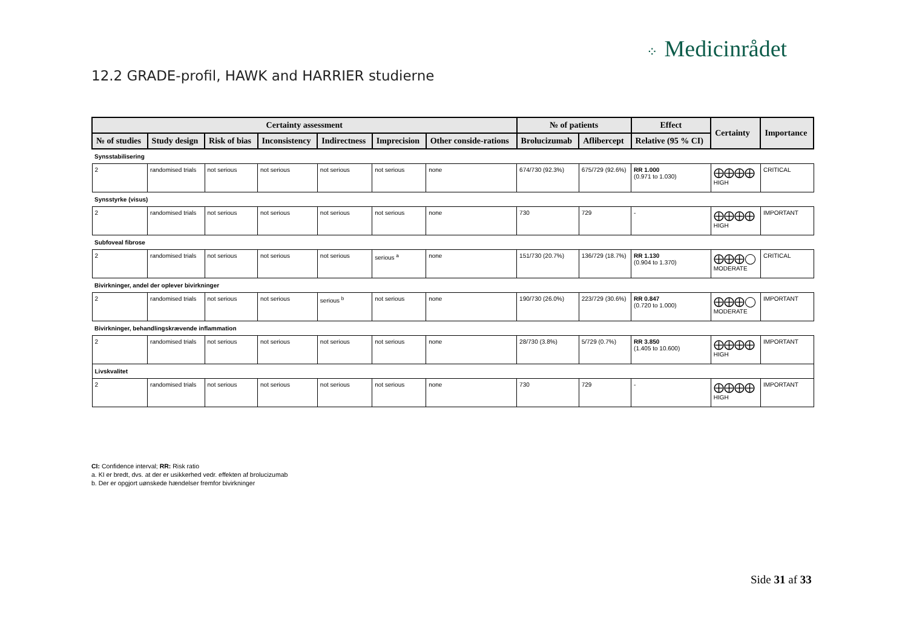⁘ Medicinrådet
12.2 GRADE-profil, HAWK and HARRIER studierne
| Certainty assessment | | | | | | | № of patients | | Effect | Certainty | Importance |
| --- | --- | --- | --- | --- | --- | --- | --- | --- | --- | --- | --- |
| № of studies | Study design | Risk of bias | Inconsistency | Indirectness | Imprecision | Other conside-rations | Brolucizumab | Aflibercept | Relative (95 % CI) | | |
| Synsstabilisering | | | | | | | | | | | |
| 2 | randomised trials | not serious | not serious | not serious | not serious | none | 674/730 (92.3%) | 675/729 (92.6%) | RR 1.000 (0.971 to 1.030) | ⨁⨁⨁⨁ HIGH | CRITICAL |
| Synsstyrke (visus) | | | | | | | | | | | |
| 2 | randomised trials | not serious | not serious | not serious | not serious | none | 730 | 729 | - | ⨁⨁⨁⨁ HIGH | IMPORTANT |
| Subfoveal fibrose | | | | | | | | | | | |
| 2 | randomised trials | not serious | not serious | not serious | serious <sup>a</sup> | none | 151/730 (20.7%) | 136/729 (18.7%) | RR 1.130 (0.904 to 1.370) | ⨁⨁⨁◯ MODERATE | CRITICAL |
| Bivirkninger, andel der oplever bivirkninger | | | | | | | | | | | |
| 2 | randomised trials | not serious | not serious | serious <sup>b</sup> | not serious | none | 190/730 (26.0%) | 223/729 (30.6%) | RR 0.847 (0.720 to 1.000) | ⨁⨁⨁◯ MODERATE | IMPORTANT |
| Bivirkninger, behandlingskrævende inflammation | | | | | | | | | | | |
| 2 | randomised trials | not serious | not serious | not serious | not serious | none | 28/730 (3.8%) | 5/729 (0.7%) | RR 3.850 (1.405 to 10.600) | ⨁⨁⨁⨁ HIGH | IMPORTANT |
| Livskvalitet | | | | | | | | | | | |
| 2 | randomised trials | not serious | not serious | not serious | not serious | none | 730 | 729 | - | ⨁⨁⨁⨁ HIGH | IMPORTANT |
CI: Confidence interval; RR: Risk ratio
a. KI er bredt, dvs. at der er usikkerhed vedr. effekten af brolucizumab
b. Der er opgjort uønskede hændelser fremfor bivirkninger
Side 31 af 33